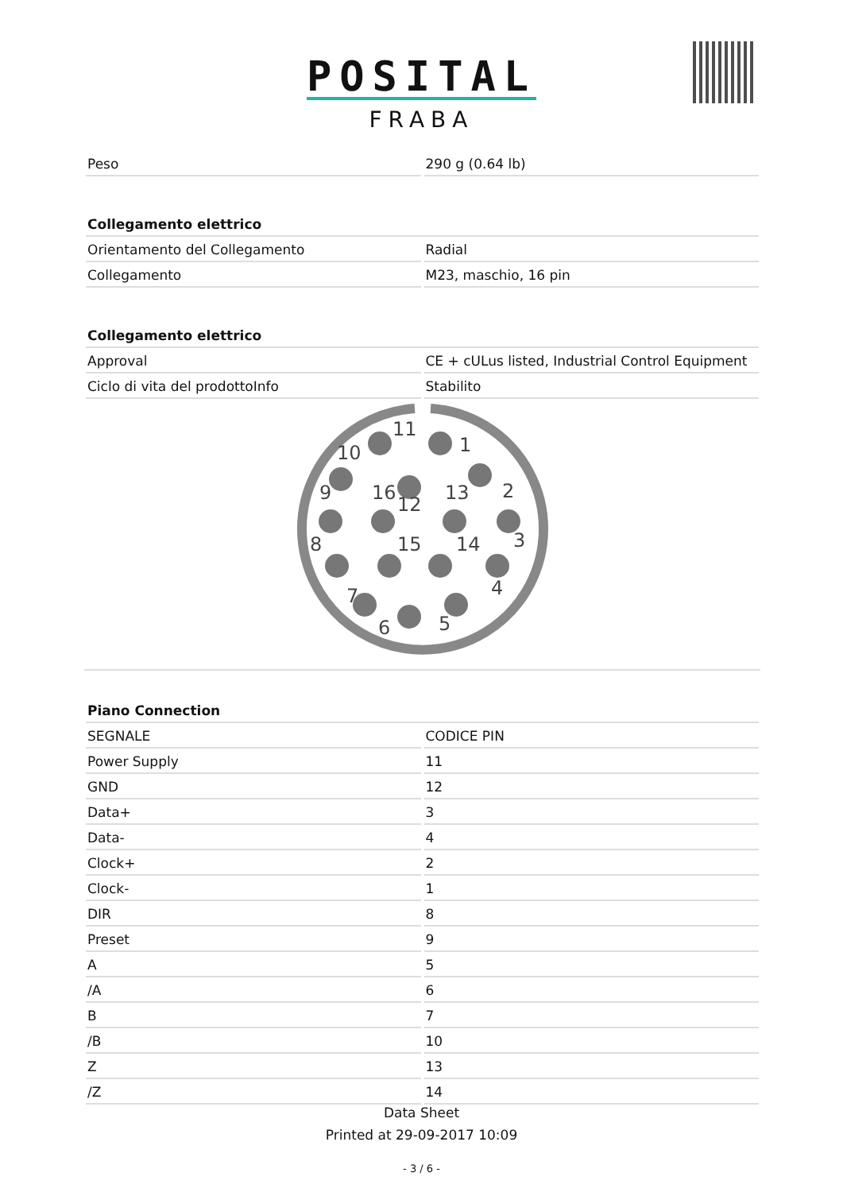POSITAL
FRABA
| Peso | 290 g (0.64 lb) |
| Collegamento elettrico | |
| Orientamento del Collegamento | Radial |
| Collegamento | M23, maschio, 16 pin |
| Collegamento elettrico | |
| Approval | CE + cULus listed, Industrial Control Equipment |
| Ciclo di vita del prodottoInfo | Stabilito |
11
1
10
2
9
16
13
12
3
8
15
14
4
7
6
5
| Piano Connection | |
| --- | --- |
| SEGNALE | CODICE PIN |
| Power Supply | 11 |
| GND | 12 |
| Data+ | 3 |
| Data- | 4 |
| Clock+ | 2 |
| Clock- | 1 |
| DIR | 8 |
| Preset | 9 |
| A | 5 |
| /A | 6 |
| B | 7 |
| /B | 10 |
| Z | 13 |
| /Z | 14 |
Data Sheet
Printed at 29-09-2017 10:09
- 3 / 6 -